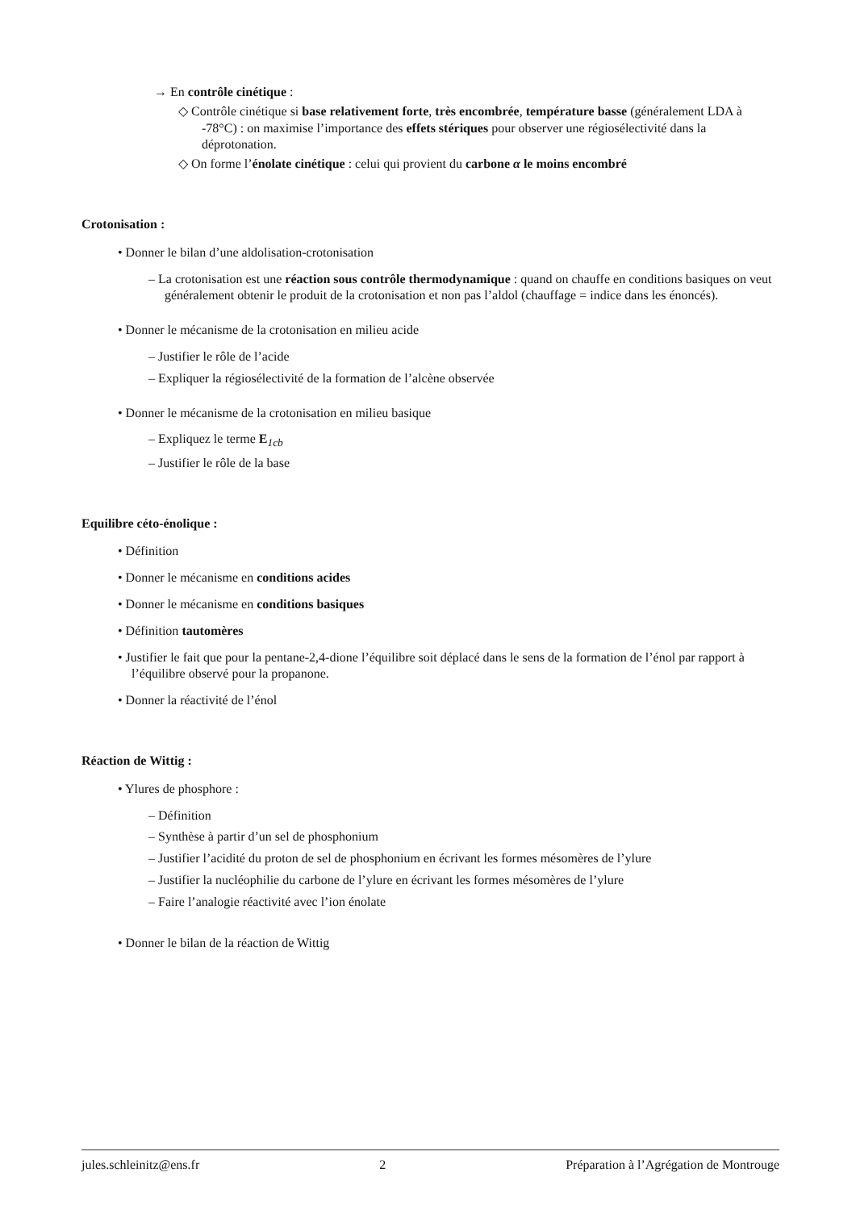→ En contrôle cinétique :
◇ Contrôle cinétique si base relativement forte, très encombrée, température basse (généralement LDA à -78°C) : on maximise l’importance des effets stériques pour observer une régiosélectivité dans la déprotonation.
◇ On forme l’énolate cinétique : celui qui provient du carbone α le moins encombré
Crotonisation :
• Donner le bilan d’une aldolisation-crotonisation
– La crotonisation est une réaction sous contrôle thermodynamique : quand on chauffe en conditions basiques on veut généralement obtenir le produit de la crotonisation et non pas l’aldol (chauffage = indice dans les énoncés).
• Donner le mécanisme de la crotonisation en milieu acide
– Justifier le rôle de l’acide
– Expliquer la régiosélectivité de la formation de l’alcène observée
• Donner le mécanisme de la crotonisation en milieu basique
– Expliquez le terme E<sub>1cb</sub>
– Justifier le rôle de la base
Equilibre céto-énolique :
• Définition
• Donner le mécanisme en conditions acides
• Donner le mécanisme en conditions basiques
• Définition tautomères
• Justifier le fait que pour la pentane-2,4-dione l’équilibre soit déplacé dans le sens de la formation de l’énol par rapport à l’équilibre observé pour la propanone.
• Donner la réactivité de l’énol
Réaction de Wittig :
• Ylures de phosphore :
– Définition
– Synthèse à partir d’un sel de phosphonium
– Justifier l’acidité du proton de sel de phosphonium en écrivant les formes mésomères de l’ylure
– Justifier la nucléophilie du carbone de l’ylure en écrivant les formes mésomères de l’ylure
– Faire l’analogie réactivité avec l’ion énolate
• Donner le bilan de la réaction de Wittig
jules.schleinitz@ens.fr 2 Préparation à l’Agrégation de Montrouge